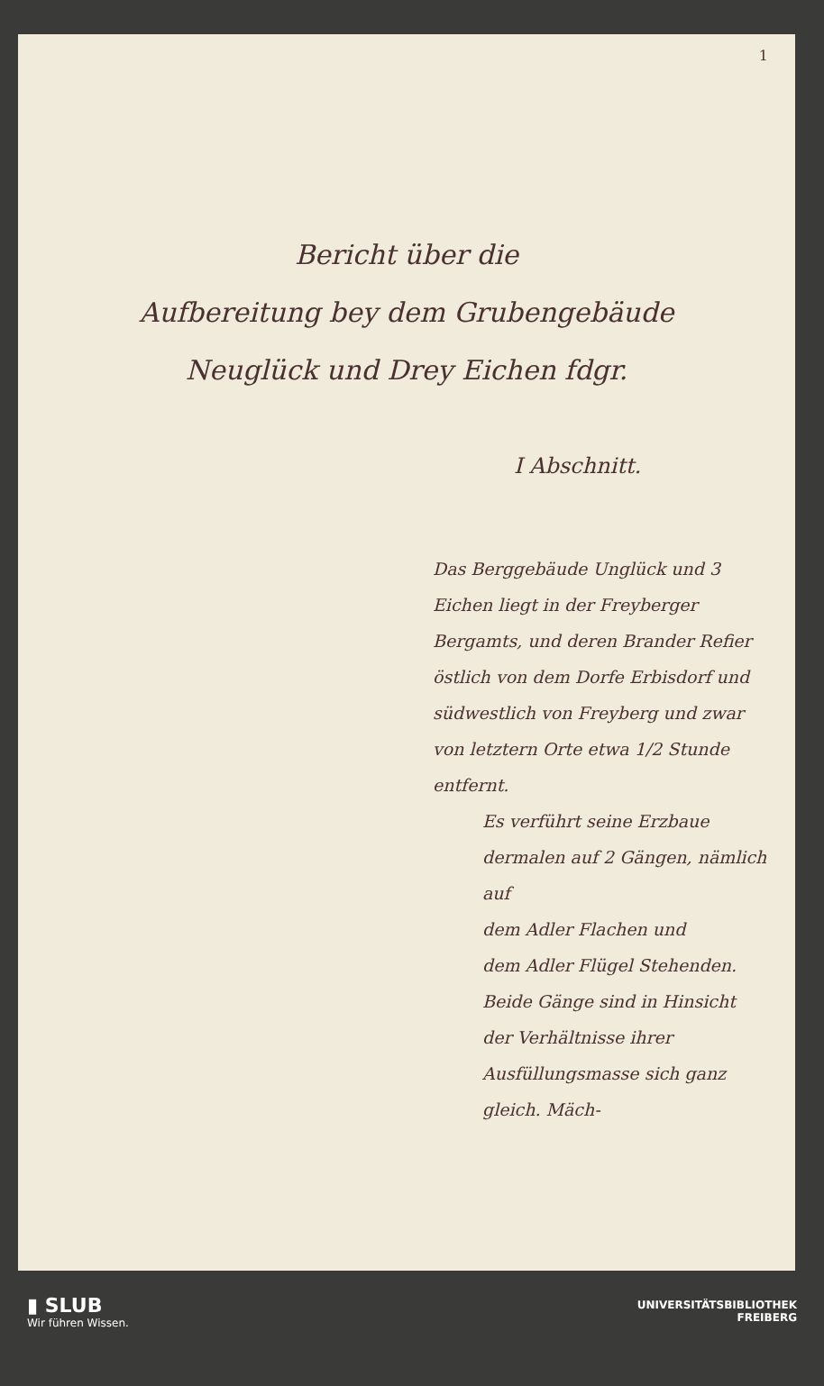1
Bericht über die
Aufbereitung bey dem Grubengebäude
Neuglück und Drey Eichen fdgr.
I Abschnitt.
Das Berggebäude Unglück und 3 Eichen liegt in der Freyberger Bergamts, und deren Brander Refier östlich von dem Dorfe Erbisdorf und südwestlich von Freyberg und zwar von letztern Orte etwa 1/2 Stunde entfernt.
Es verführt seine Erzbaue dermalen auf 2 Gängen, nämlich auf
dem Adler Flachen und
dem Adler Flügel Stehenden.
Beide Gänge sind in Hinsicht der Verhältnisse ihrer Ausfüllungsmasse sich ganz gleich. Mäch-
▮ SLUB
Wir führen Wissen.
UNIVERSITÄTSBIBLIOTHEK
FREIBERG